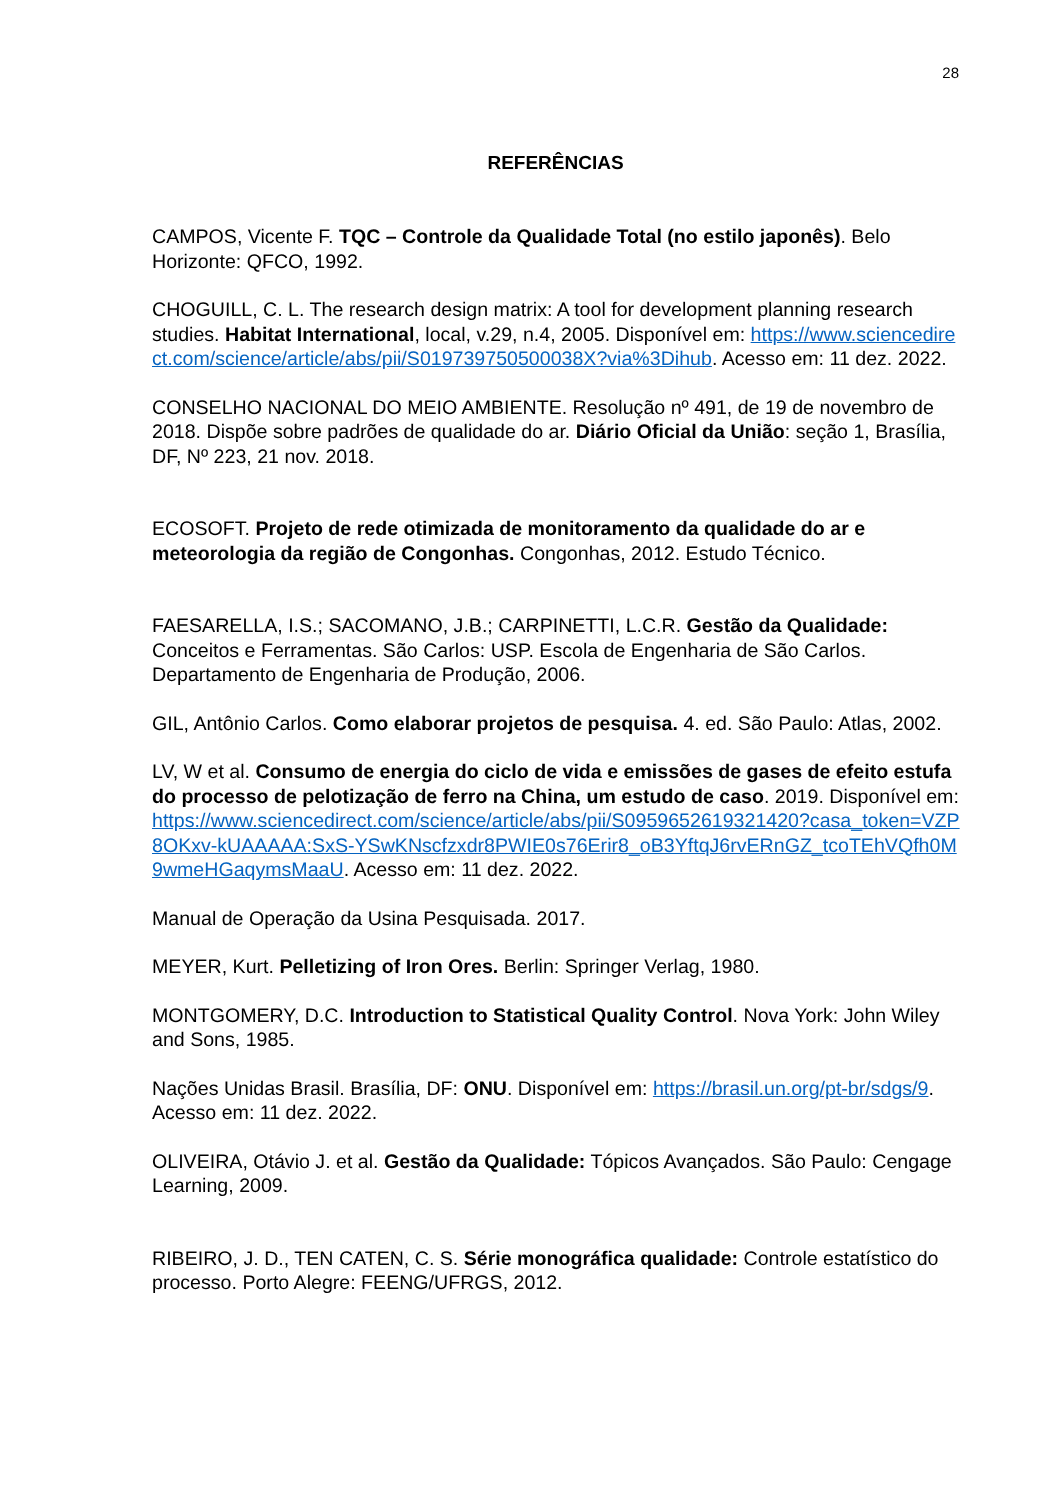28
REFERÊNCIAS
CAMPOS, Vicente F. TQC – Controle da Qualidade Total (no estilo japonês). Belo Horizonte: QFCO, 1992.
CHOGUILL, C. L. The research design matrix: A tool for development planning research studies. Habitat International, local, v.29, n.4, 2005. Disponível em: https://www.sciencedirect.com/science/article/abs/pii/S019739750500038X?via%3Dihub. Acesso em: 11 dez. 2022.
CONSELHO NACIONAL DO MEIO AMBIENTE. Resolução nº 491, de 19 de novembro de 2018. Dispõe sobre padrões de qualidade do ar. Diário Oficial da União: seção 1, Brasília, DF, Nº 223, 21 nov. 2018.
ECOSOFT. Projeto de rede otimizada de monitoramento da qualidade do ar e meteorologia da região de Congonhas. Congonhas, 2012. Estudo Técnico.
FAESARELLA, I.S.; SACOMANO, J.B.; CARPINETTI, L.C.R. Gestão da Qualidade: Conceitos e Ferramentas. São Carlos: USP. Escola de Engenharia de São Carlos. Departamento de Engenharia de Produção, 2006.
GIL, Antônio Carlos. Como elaborar projetos de pesquisa. 4. ed. São Paulo: Atlas, 2002.
LV, W et al. Consumo de energia do ciclo de vida e emissões de gases de efeito estufa do processo de pelotização de ferro na China, um estudo de caso. 2019. Disponível em: https://www.sciencedirect.com/science/article/abs/pii/S0959652619321420?casa_token=VZP8OKxv-kUAAAAA:SxS-YSwKNscfzxdr8PWIE0s76Erir8_oB3YftqJ6rvERnGZ_tcoTEhVQfh0M9wmeHGaqymsMaaU. Acesso em: 11 dez. 2022.
Manual de Operação da Usina Pesquisada. 2017.
MEYER, Kurt. Pelletizing of Iron Ores. Berlin: Springer Verlag, 1980.
MONTGOMERY, D.C. Introduction to Statistical Quality Control. Nova York: John Wiley and Sons, 1985.
Nações Unidas Brasil. Brasília, DF: ONU. Disponível em: https://brasil.un.org/pt-br/sdgs/9. Acesso em: 11 dez. 2022.
OLIVEIRA, Otávio J. et al. Gestão da Qualidade: Tópicos Avançados. São Paulo: Cengage Learning, 2009.
RIBEIRO, J. D., TEN CATEN, C. S. Série monográfica qualidade: Controle estatístico do processo. Porto Alegre: FEENG/UFRGS, 2012.